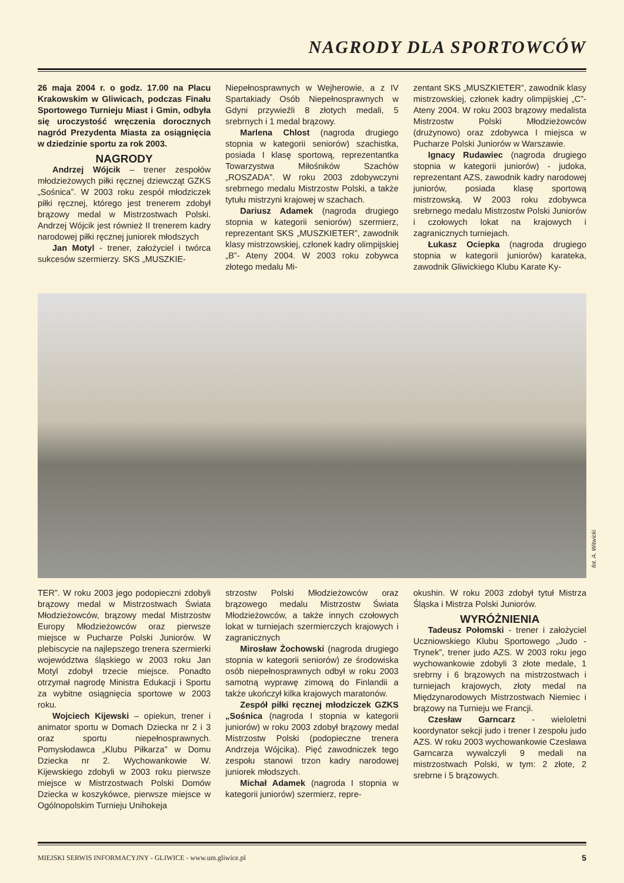NAGRODY DLA SPORTOWCÓW
26 maja 2004 r. o godz. 17.00 na Placu Krakowskim w Gliwicach, podczas Finału Sportowego Turnieju Miast i Gmin, odbyła się uroczystość wręczenia dorocznych nagród Prezydenta Miasta za osiągnięcia w dziedzinie sportu za rok 2003.
NAGRODY
Andrzej Wójcik – trener zespołów młodzieżowych piłki ręcznej dziewcząt GZKS „Sośnica”. W 2003 roku zespół młodziczek piłki ręcznej, którego jest trenerem zdobył brązowy medal w Mistrzostwach Polski. Andrzej Wójcik jest również II trenerem kadry narodowej piłki ręcznej juniorek młodszych
Jan Motyl - trener, założyciel i twórca sukcesów szermierzy. SKS „MUSZKIE-
Niepełnosprawnych w Wejherowie, a z IV Spartakiady Osób Niepełnosprawnych w Gdyni przywieźli 8 złotych medali, 5 srebrnych i 1 medal brązowy.
Marlena Chlost (nagroda drugiego stopnia w kategorii seniorów) szachistka, posiada I klasę sportową, reprezentantka Towarzystwa Miłośników Szachów „ROSZADA”. W roku 2003 zdobywczyni srebrnego medalu Mistrzostw Polski, a także tytułu mistrzyni krajowej w szachach.
Dariusz Adamek (nagroda drugiego stopnia w kategorii seniorów) szermierz, reprezentant SKS „MUSZKIETER”, zawodnik klasy mistrzowskiej, członek kadry olimpijskiej „B”- Ateny 2004. W 2003 roku zobywca złotego medalu Mi-
zentant SKS „MUSZKIETER”, zawodnik klasy mistrzowskiej, członek kadry olimpijskiej „C”- Ateny 2004. W roku 2003 brązowy medalista Mistrzostw Polski Młodzieżowców (drużynowo) oraz zdobywca I miejsca w Pucharze Polski Juniorów w Warszawie.
Ignacy Rudawiec (nagroda drugiego stopnia w kategorii juniorów) - judoka, reprezentant AZS, zawodnik kadry narodowej juniorów, posiada klasę sportową mistrzowską. W 2003 roku zdobywca srebrnego medalu Mistrzostw Polski Juniorów i czołowych lokat na krajowych i zagranicznych turniejach.
Łukasz Ociepka (nagroda drugiego stopnia w kategorii juniorów) karateka, zawodnik Gliwickiego Klubu Karate Ky-
fot. A. Witwicki
TER”. W roku 2003 jego podopieczni zdobyli brązowy medal w Mistrzostwach Świata Młodzieżowców, brązowy medal Mistrzostw Europy Młodzieżowców oraz pierwsze miejsce w Pucharze Polski Juniorów. W plebiscycie na najlepszego trenera szermierki województwa śląskiego w 2003 roku Jan Motyl zdobył trzecie miejsce. Ponadto otrzymał nagrodę Ministra Edukacji i Sportu za wybitne osiągnięcia sportowe w 2003 roku.
Wojciech Kijewski – opiekun, trener i animator sportu w Domach Dziecka nr 2 i 3 oraz sportu niepełnosprawnych. Pomysłodawca „Klubu Piłkarza” w Domu Dziecka nr 2. Wychowankowie W. Kijewskiego zdobyli w 2003 roku pierwsze miejsce w Mistrzostwach Polski Domów Dziecka w koszykówce, pierwsze miejsce w Ogólnopolskim Turnieju Unihokeja
strzostw Polski Młodzieżowców oraz brązowego medalu Mistrzostw Świata Młodzieżowców, a także innych czołowych lokat w turniejach szermierczych krajowych i zagranicznych
Mirosław Żochowski (nagroda drugiego stopnia w kategorii seniorów) ze środowiska osób niepełnosprawnych odbył w roku 2003 samotną wyprawę zimową do Finlandii a także ukończył kilka krajowych maratonów.
Zespół piłki ręcznej młodziczek GZKS „Sośnica (nagroda I stopnia w kategorii juniorów) w roku 2003 zdobył brązowy medal Mistrzostw Polski (podopieczne trenera Andrzeja Wójcika). Pięć zawodniczek tego zespołu stanowi trzon kadry narodowej juniorek młodszych.
Michał Adamek (nagroda I stopnia w kategorii juniorów) szermierz, repre-
okushin. W roku 2003 zdobył tytuł Mistrza Śląska i Mistrza Polski Juniorów.
WYRÓŻNIENIA
Tadeusz Połomski - trener i założyciel Uczniowskiego Klubu Sportowego „Judo - Trynek”, trener judo AZS. W 2003 roku jego wychowankowie zdobyli 3 złote medale, 1 srebrny i 6 brązowych na mistrzostwach i turniejach krajowych, złoty medal na Międzynarodowych Mistrzostwach Niemiec i brązowy na Turnieju we Francji.
Czesław Garncarz - wieloletni koordynator sekcji judo i trener I zespołu judo AZS. W roku 2003 wychowankowie Czesława Garncarza wywalczyli 9 medali na mistrzostwach Polski, w tym: 2 złote, 2 srebrne i 5 brązowych.
MIEJSKI SERWIS INFORMACYJNY - GLIWICE - www.um.gliwice.pl 5